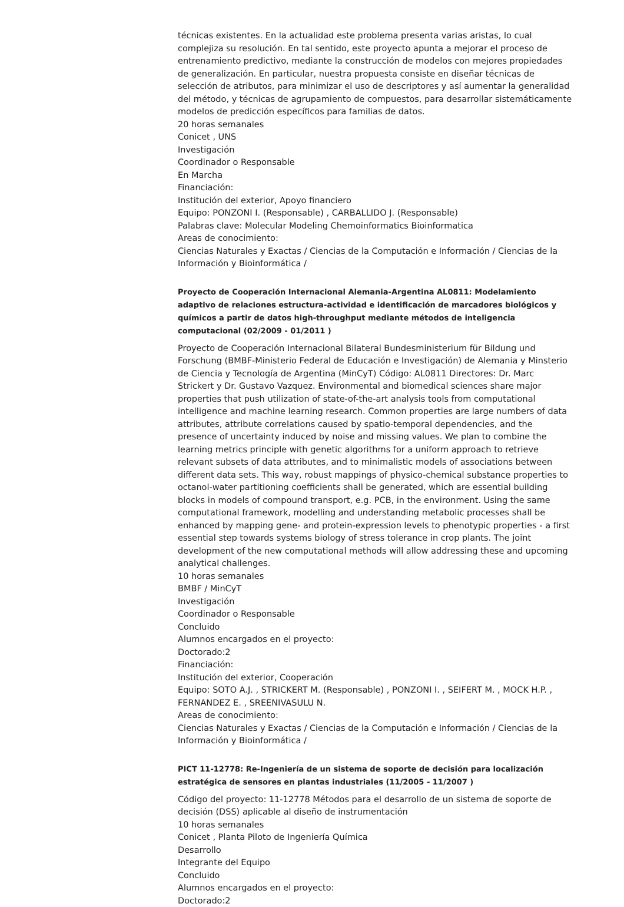técnicas existentes. En la actualidad este problema presenta varias aristas, lo cual complejiza su resolución. En tal sentido, este proyecto apunta a mejorar el proceso de entrenamiento predictivo, mediante la construcción de modelos con mejores propiedades de generalización. En particular, nuestra propuesta consiste en diseñar técnicas de selección de atributos, para minimizar el uso de descriptores y así aumentar la generalidad del método, y técnicas de agrupamiento de compuestos, para desarrollar sistemáticamente modelos de predicción específicos para familias de datos.
20 horas semanales
Conicet , UNS
Investigación
Coordinador o Responsable
En Marcha
Financiación:
Institución del exterior, Apoyo financiero
Equipo: PONZONI I. (Responsable) , CARBALLIDO J. (Responsable)
Palabras clave: Molecular Modeling Chemoinformatics Bioinformatica
Areas de conocimiento:
Ciencias Naturales y Exactas / Ciencias de la Computación e Información / Ciencias de la Información y Bioinformática /
Proyecto de Cooperación Internacional Alemania-Argentina AL0811: Modelamiento adaptivo de relaciones estructura-actividad e identificación de marcadores biológicos y químicos a partir de datos high-throughput mediante métodos de inteligencia computacional (02/2009 - 01/2011 )
Proyecto de Cooperación Internacional Bilateral Bundesministerium für Bildung und Forschung (BMBF-Ministerio Federal de Educación e Investigación) de Alemania y Minsterio de Ciencia y Tecnología de Argentina (MinCyT) Código: AL0811 Directores: Dr. Marc Strickert y Dr. Gustavo Vazquez. Environmental and biomedical sciences share major properties that push utilization of state-of-the-art analysis tools from computational intelligence and machine learning research. Common properties are large numbers of data attributes, attribute correlations caused by spatio-temporal dependencies, and the presence of uncertainty induced by noise and missing values. We plan to combine the learning metrics principle with genetic algorithms for a uniform approach to retrieve relevant subsets of data attributes, and to minimalistic models of associations between different data sets. This way, robust mappings of physico-chemical substance properties to octanol-water partitioning coefficients shall be generated, which are essential building blocks in models of compound transport, e.g. PCB, in the environment. Using the same computational framework, modelling and understanding metabolic processes shall be enhanced by mapping gene- and protein-expression levels to phenotypic properties - a first essential step towards systems biology of stress tolerance in crop plants. The joint development of the new computational methods will allow addressing these and upcoming analytical challenges.
10 horas semanales
BMBF / MinCyT
Investigación
Coordinador o Responsable
Concluido
Alumnos encargados en el proyecto:
Doctorado:2
Financiación:
Institución del exterior, Cooperación
Equipo: SOTO A.J. , STRICKERT M. (Responsable) , PONZONI I. , SEIFERT M. , MOCK H.P. , FERNANDEZ E. , SREENIVASULU N.
Areas de conocimiento:
Ciencias Naturales y Exactas / Ciencias de la Computación e Información / Ciencias de la Información y Bioinformática /
PICT 11-12778: Re-Ingeniería de un sistema de soporte de decisión para localización estratégica de sensores en plantas industriales (11/2005 - 11/2007 )
Código del proyecto: 11-12778 Métodos para el desarrollo de un sistema de soporte de decisión (DSS) aplicable al diseño de instrumentación
10 horas semanales
Conicet , Planta Piloto de Ingeniería Química
Desarrollo
Integrante del Equipo
Concluido
Alumnos encargados en el proyecto:
Doctorado:2